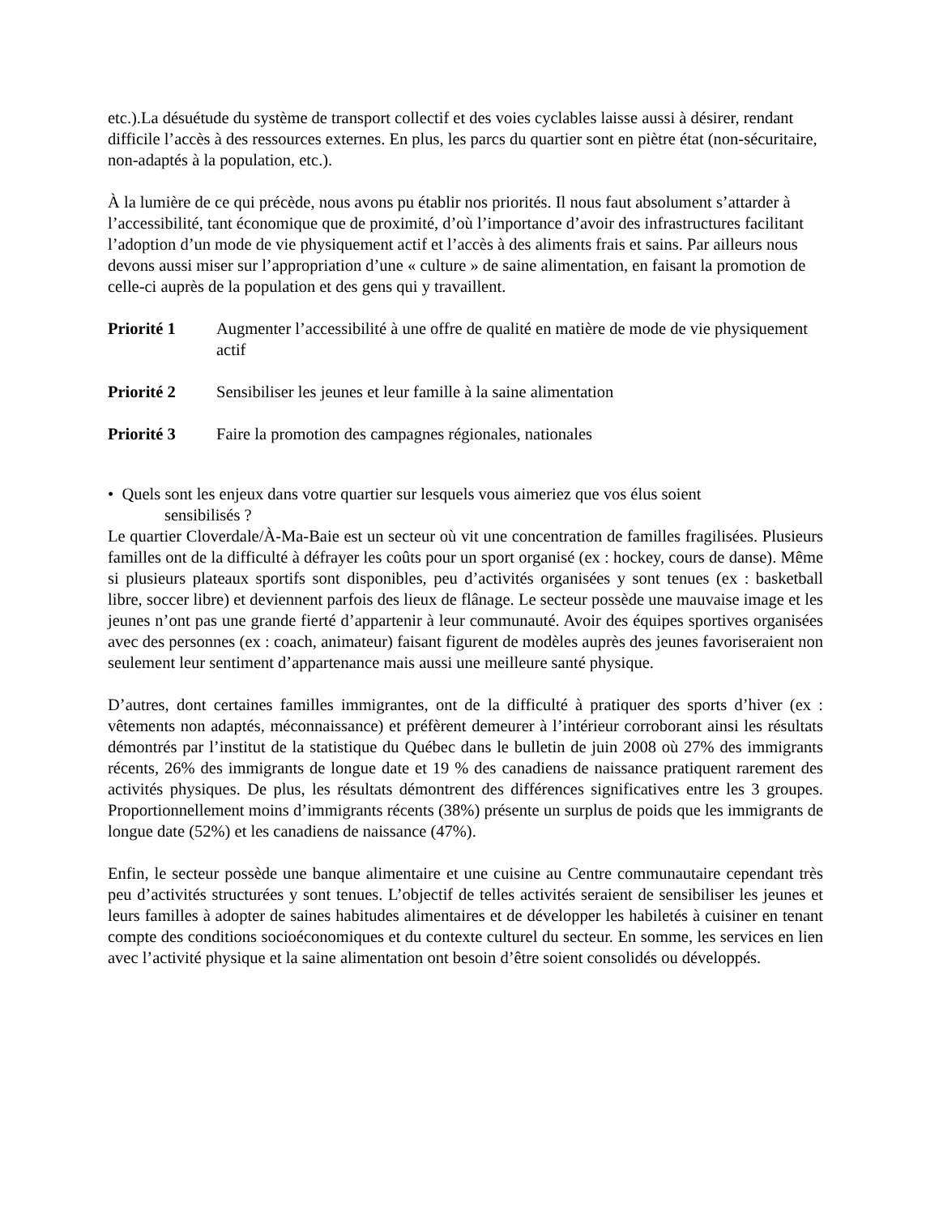etc.).La désuétude du système de transport collectif et des voies cyclables laisse aussi à désirer, rendant difficile l’accès à des ressources externes. En plus, les parcs du quartier sont en piètre état (non-sécuritaire, non-adaptés à la population, etc.).
À la lumière de ce qui précède, nous avons pu établir nos priorités. Il nous faut absolument s’attarder à l’accessibilité, tant économique que de proximité, d’où l’importance d’avoir des infrastructures facilitant l’adoption d’un mode de vie physiquement actif et l’accès à des aliments frais et sains. Par ailleurs nous devons aussi miser sur l’appropriation d’une « culture » de saine alimentation, en faisant la promotion de celle-ci auprès de la population et des gens qui y travaillent.
Priorité 1 Augmenter l’accessibilité à une offre de qualité en matière de mode de vie physiquement actif
Priorité 2 Sensibiliser les jeunes et leur famille à la saine alimentation
Priorité 3 Faire la promotion des campagnes régionales, nationales
• Quels sont les enjeux dans votre quartier sur lesquels vous aimeriez que vos élus soient
sensibilisés ?
Le quartier Cloverdale/À-Ma-Baie est un secteur où vit une concentration de familles fragilisées. Plusieurs familles ont de la difficulté à défrayer les coûts pour un sport organisé (ex : hockey, cours de danse). Même si plusieurs plateaux sportifs sont disponibles, peu d’activités organisées y sont tenues (ex : basketball libre, soccer libre) et deviennent parfois des lieux de flânage. Le secteur possède une mauvaise image et les jeunes n’ont pas une grande fierté d’appartenir à leur communauté. Avoir des équipes sportives organisées avec des personnes (ex : coach, animateur) faisant figurent de modèles auprès des jeunes favoriseraient non seulement leur sentiment d’appartenance mais aussi une meilleure santé physique.
D’autres, dont certaines familles immigrantes, ont de la difficulté à pratiquer des sports d’hiver (ex : vêtements non adaptés, méconnaissance) et préfèrent demeurer à l’intérieur corroborant ainsi les résultats démontrés par l’institut de la statistique du Québec dans le bulletin de juin 2008 où 27% des immigrants récents, 26% des immigrants de longue date et 19 % des canadiens de naissance pratiquent rarement des activités physiques. De plus, les résultats démontrent des différences significatives entre les 3 groupes. Proportionnellement moins d’immigrants récents (38%) présente un surplus de poids que les immigrants de longue date (52%) et les canadiens de naissance (47%).
Enfin, le secteur possède une banque alimentaire et une cuisine au Centre communautaire cependant très peu d’activités structurées y sont tenues. L’objectif de telles activités seraient de sensibiliser les jeunes et leurs familles à adopter de saines habitudes alimentaires et de développer les habiletés à cuisiner en tenant compte des conditions socioéconomiques et du contexte culturel du secteur. En somme, les services en lien avec l’activité physique et la saine alimentation ont besoin d’être soient consolidés ou développés.